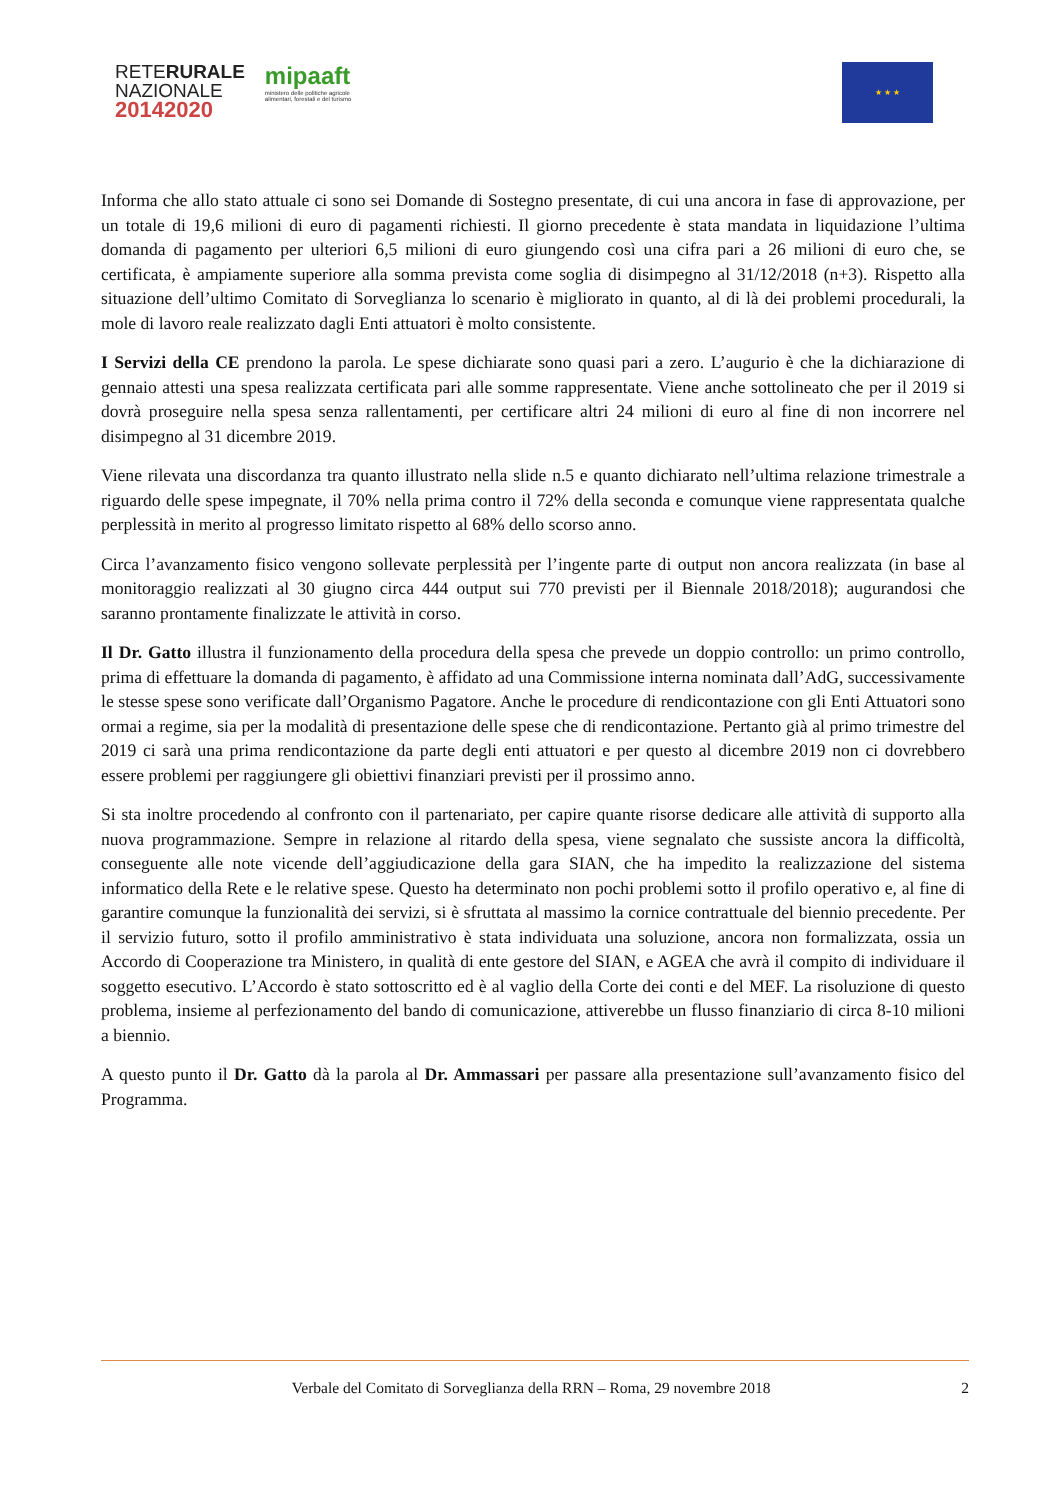RETERURALE
NAZIONALE
20142020
mipaaft
ministero delle politiche agricole
alimentari, forestali e del turismo
★ ★ ★
Informa che allo stato attuale ci sono sei Domande di Sostegno presentate, di cui una ancora in fase di approvazione, per un totale di 19,6 milioni di euro di pagamenti richiesti. Il giorno precedente è stata mandata in liquidazione l’ultima domanda di pagamento per ulteriori 6,5 milioni di euro giungendo così una cifra pari a 26 milioni di euro che, se certificata, è ampiamente superiore alla somma prevista come soglia di disimpegno al 31/12/2018 (n+3). Rispetto alla situazione dell’ultimo Comitato di Sorveglianza lo scenario è migliorato in quanto, al di là dei problemi procedurali, la mole di lavoro reale realizzato dagli Enti attuatori è molto consistente.
I Servizi della CE prendono la parola. Le spese dichiarate sono quasi pari a zero. L’augurio è che la dichiarazione di gennaio attesti una spesa realizzata certificata pari alle somme rappresentate. Viene anche sottolineato che per il 2019 si dovrà proseguire nella spesa senza rallentamenti, per certificare altri 24 milioni di euro al fine di non incorrere nel disimpegno al 31 dicembre 2019.
Viene rilevata una discordanza tra quanto illustrato nella slide n.5 e quanto dichiarato nell’ultima relazione trimestrale a riguardo delle spese impegnate, il 70% nella prima contro il 72% della seconda e comunque viene rappresentata qualche perplessità in merito al progresso limitato rispetto al 68% dello scorso anno.
Circa l’avanzamento fisico vengono sollevate perplessità per l’ingente parte di output non ancora realizzata (in base al monitoraggio realizzati al 30 giugno circa 444 output sui 770 previsti per il Biennale 2018/2018); augurandosi che saranno prontamente finalizzate le attività in corso.
Il Dr. Gatto illustra il funzionamento della procedura della spesa che prevede un doppio controllo: un primo controllo, prima di effettuare la domanda di pagamento, è affidato ad una Commissione interna nominata dall’AdG, successivamente le stesse spese sono verificate dall’Organismo Pagatore. Anche le procedure di rendicontazione con gli Enti Attuatori sono ormai a regime, sia per la modalità di presentazione delle spese che di rendicontazione. Pertanto già al primo trimestre del 2019 ci sarà una prima rendicontazione da parte degli enti attuatori e per questo al dicembre 2019 non ci dovrebbero essere problemi per raggiungere gli obiettivi finanziari previsti per il prossimo anno.
Si sta inoltre procedendo al confronto con il partenariato, per capire quante risorse dedicare alle attività di supporto alla nuova programmazione. Sempre in relazione al ritardo della spesa, viene segnalato che sussiste ancora la difficoltà, conseguente alle note vicende dell’aggiudicazione della gara SIAN, che ha impedito la realizzazione del sistema informatico della Rete e le relative spese. Questo ha determinato non pochi problemi sotto il profilo operativo e, al fine di garantire comunque la funzionalità dei servizi, si è sfruttata al massimo la cornice contrattuale del biennio precedente. Per il servizio futuro, sotto il profilo amministrativo è stata individuata una soluzione, ancora non formalizzata, ossia un Accordo di Cooperazione tra Ministero, in qualità di ente gestore del SIAN, e AGEA che avrà il compito di individuare il soggetto esecutivo. L’Accordo è stato sottoscritto ed è al vaglio della Corte dei conti e del MEF. La risoluzione di questo problema, insieme al perfezionamento del bando di comunicazione, attiverebbe un flusso finanziario di circa 8-10 milioni a biennio.
A questo punto il Dr. Gatto dà la parola al Dr. Ammassari per passare alla presentazione sull’avanzamento fisico del Programma.
Verbale del Comitato di Sorveglianza della RRN – Roma, 29 novembre 2018 2